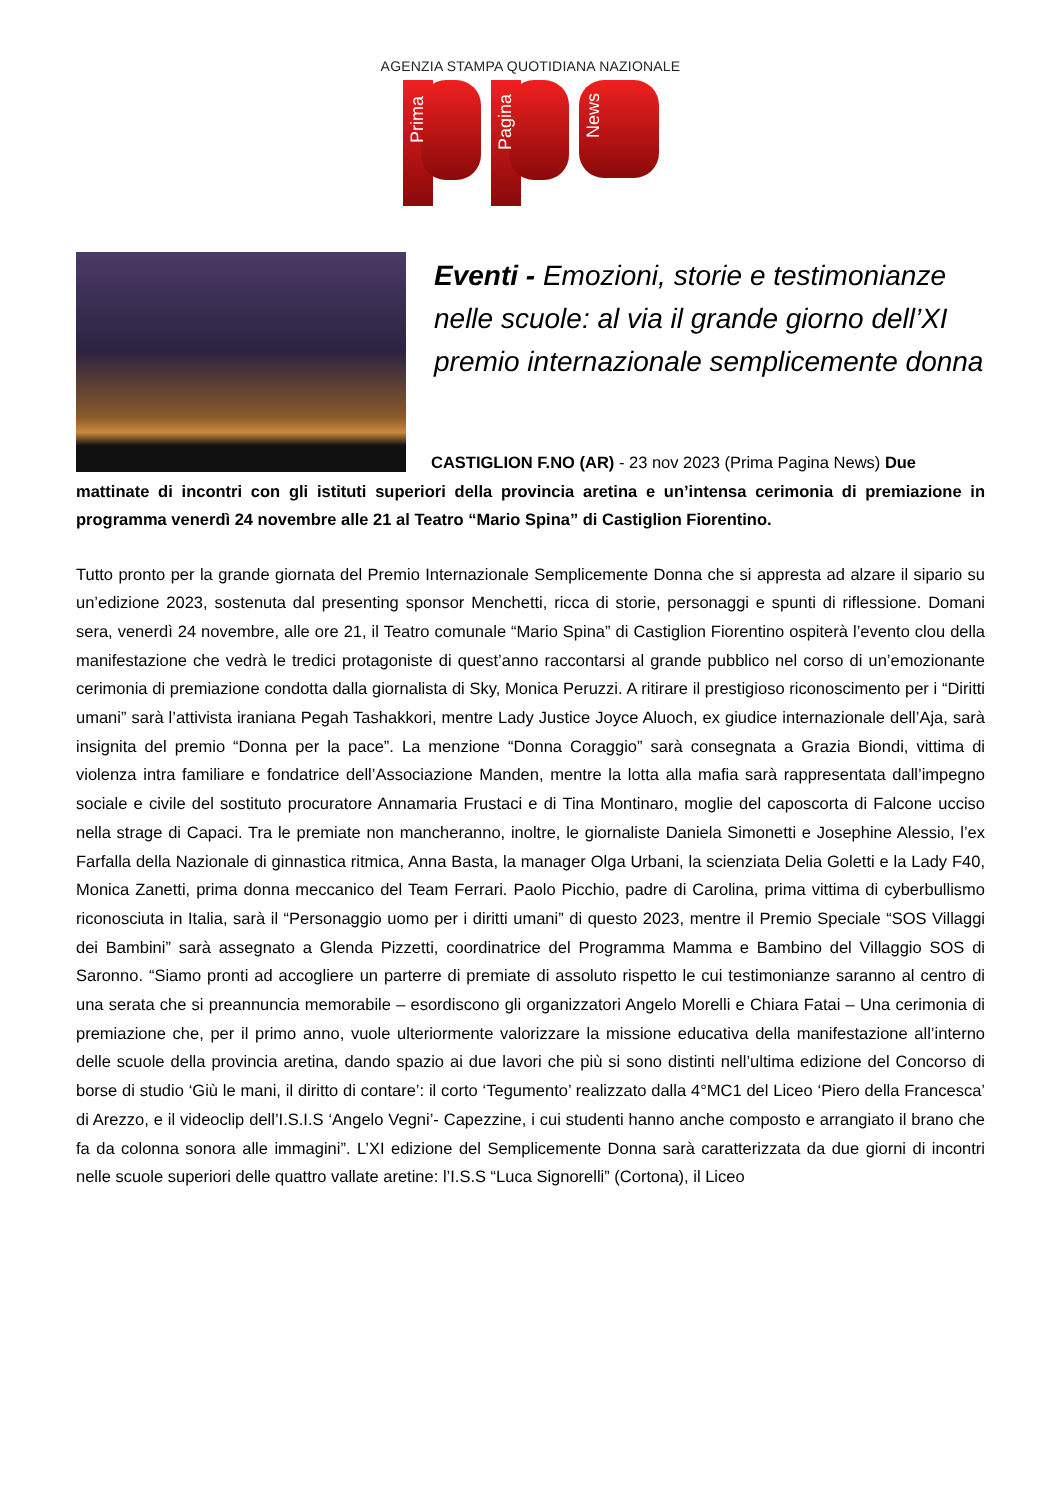AGENZIA STAMPA QUOTIDIANA NAZIONALE
Prima
Pagina
News
Eventi - Emozioni, storie e testimonianze nelle scuole: al via il grande giorno dell’XI premio internazionale semplicemente donna
CASTIGLION F.NO (AR) - 23 nov 2023 (Prima Pagina News) Due
mattinate di incontri con gli istituti superiori della provincia aretina e un’intensa cerimonia di premiazione in programma venerdì 24 novembre alle 21 al Teatro “Mario Spina” di Castiglion Fiorentino.
Tutto pronto per la grande giornata del Premio Internazionale Semplicemente Donna che si appresta ad alzare il sipario su un’edizione 2023, sostenuta dal presenting sponsor Menchetti, ricca di storie, personaggi e spunti di riflessione. Domani sera, venerdì 24 novembre, alle ore 21, il Teatro comunale “Mario Spina” di Castiglion Fiorentino ospiterà l’evento clou della manifestazione che vedrà le tredici protagoniste di quest’anno raccontarsi al grande pubblico nel corso di un’emozionante cerimonia di premiazione condotta dalla giornalista di Sky, Monica Peruzzi. A ritirare il prestigioso riconoscimento per i “Diritti umani” sarà l’attivista iraniana Pegah Tashakkori, mentre Lady Justice Joyce Aluoch, ex giudice internazionale dell’Aja, sarà insignita del premio “Donna per la pace”. La menzione “Donna Coraggio” sarà consegnata a Grazia Biondi, vittima di violenza intra familiare e fondatrice dell’Associazione Manden, mentre la lotta alla mafia sarà rappresentata dall’impegno sociale e civile del sostituto procuratore Annamaria Frustaci e di Tina Montinaro, moglie del caposcorta di Falcone ucciso nella strage di Capaci. Tra le premiate non mancheranno, inoltre, le giornaliste Daniela Simonetti e Josephine Alessio, l’ex Farfalla della Nazionale di ginnastica ritmica, Anna Basta, la manager Olga Urbani, la scienziata Delia Goletti e la Lady F40, Monica Zanetti, prima donna meccanico del Team Ferrari. Paolo Picchio, padre di Carolina, prima vittima di cyberbullismo riconosciuta in Italia, sarà il “Personaggio uomo per i diritti umani” di questo 2023, mentre il Premio Speciale “SOS Villaggi dei Bambini” sarà assegnato a Glenda Pizzetti, coordinatrice del Programma Mamma e Bambino del Villaggio SOS di Saronno. “Siamo pronti ad accogliere un parterre di premiate di assoluto rispetto le cui testimonianze saranno al centro di una serata che si preannuncia memorabile – esordiscono gli organizzatori Angelo Morelli e Chiara Fatai – Una cerimonia di premiazione che, per il primo anno, vuole ulteriormente valorizzare la missione educativa della manifestazione all’interno delle scuole della provincia aretina, dando spazio ai due lavori che più si sono distinti nell’ultima edizione del Concorso di borse di studio ‘Giù le mani, il diritto di contare’: il corto ‘Tegumento’ realizzato dalla 4°MC1 del Liceo ‘Piero della Francesca’ di Arezzo, e il videoclip dell’I.S.I.S ‘Angelo Vegni’- Capezzine, i cui studenti hanno anche composto e arrangiato il brano che fa da colonna sonora alle immagini”. L’XI edizione del Semplicemente Donna sarà caratterizzata da due giorni di incontri nelle scuole superiori delle quattro vallate aretine: l’I.S.S “Luca Signorelli” (Cortona), il Liceo